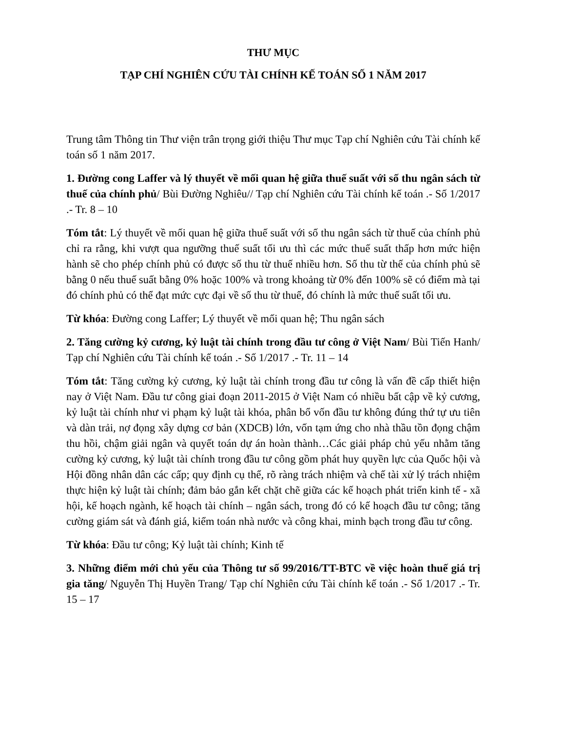THƯ MỤC
TẠP CHÍ NGHIÊN CỨU TÀI CHÍNH KẾ TOÁN SỐ 1 NĂM 2017
Trung tâm Thông tin Thư viện trân trọng giới thiệu Thư mục Tạp chí Nghiên cứu Tài chính kế toán số 1 năm 2017.
1. Đường cong Laffer và lý thuyết về mối quan hệ giữa thuế suất với số thu ngân sách từ thuế của chính phủ/ Bùi Đường Nghiêu// Tạp chí Nghiên cứu Tài chính kế toán .- Số 1/2017 .- Tr. 8 – 10
Tóm tắt: Lý thuyết về mối quan hệ giữa thuế suất với số thu ngân sách từ thuế của chính phủ chỉ ra rằng, khi vượt qua ngưỡng thuế suất tối ưu thì các mức thuế suất thấp hơn mức hiện hành sẽ cho phép chính phủ có được số thu từ thuế nhiều hơn. Số thu từ thế của chính phủ sẽ bằng 0 nếu thuế suất bằng 0% hoặc 100% và trong khoảng từ 0% đến 100% sẽ có điểm mà tại đó chính phủ có thể đạt mức cực đại về số thu từ thuế, đó chính là mức thuế suất tối ưu.
Từ khóa: Đường cong Laffer; Lý thuyết về mối quan hệ; Thu ngân sách
2. Tăng cường kỷ cương, kỷ luật tài chính trong đầu tư công ở Việt Nam/ Bùi Tiến Hanh/ Tạp chí Nghiên cứu Tài chính kế toán .- Số 1/2017 .- Tr. 11 – 14
Tóm tắt: Tăng cường kỷ cương, kỷ luật tài chính trong đầu tư công là vấn đề cấp thiết hiện nay ở Việt Nam. Đầu tư công giai đoạn 2011-2015 ở Việt Nam có nhiều bất cập về kỷ cương, kỷ luật tài chính như vi phạm kỷ luật tài khóa, phân bổ vốn đầu tư không đúng thứ tự ưu tiên và dàn trải, nợ đọng xây dựng cơ bản (XDCB) lớn, vốn tạm ứng cho nhà thầu tồn đọng chậm thu hồi, chậm giải ngân và quyết toán dự án hoàn thành…Các giải pháp chủ yếu nhằm tăng cường kỷ cương, kỷ luật tài chính trong đầu tư công gồm phát huy quyền lực của Quốc hội và Hội đồng nhân dân các cấp; quy định cụ thể, rõ ràng trách nhiệm và chế tài xử lý trách nhiệm thực hiện kỷ luật tài chính; đảm bảo gắn kết chặt chẽ giữa các kế hoạch phát triển kinh tế - xã hội, kế hoạch ngành, kế hoạch tài chính – ngân sách, trong đó có kế hoạch đầu tư công; tăng cường giám sát và đánh giá, kiểm toán nhà nước và công khai, minh bạch trong đầu tư công.
Từ khóa: Đầu tư công; Kỷ luật tài chính; Kinh tế
3. Những điểm mới chủ yếu của Thông tư số 99/2016/TT-BTC về việc hoàn thuế giá trị gia tăng/ Nguyễn Thị Huyền Trang/ Tạp chí Nghiên cứu Tài chính kế toán .- Số 1/2017 .- Tr. 15 – 17